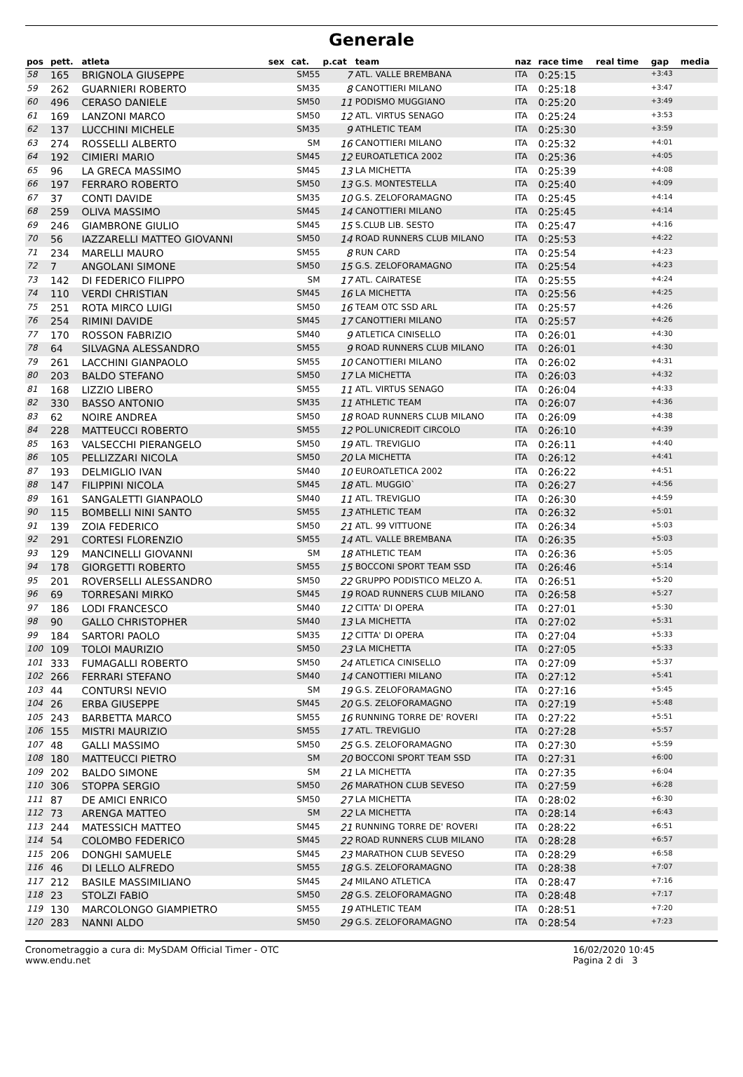Generale
| pos | pett. | atleta | sex | cat. | p.cat | team | naz | race time | real time | gap | media |
| --- | --- | --- | --- | --- | --- | --- | --- | --- | --- | --- | --- |
| 58 | 165 | BRIGNOLA GIUSEPPE | | SM55 | 7 | ATL. VALLE BREMBANA | ITA | 0:25:15 | | +3:43 | |
| 59 | 262 | GUARNIERI ROBERTO | | SM35 | 8 | CANOTTIERI MILANO | ITA | 0:25:18 | | +3:47 | |
| 60 | 496 | CERASO DANIELE | | SM50 | 11 | PODISMO MUGGIANO | ITA | 0:25:20 | | +3:49 | |
| 61 | 169 | LANZONI MARCO | | SM50 | 12 | ATL. VIRTUS SENAGO | ITA | 0:25:24 | | +3:53 | |
| 62 | 137 | LUCCHINI MICHELE | | SM35 | 9 | ATHLETIC TEAM | ITA | 0:25:30 | | +3:59 | |
| 63 | 274 | ROSSELLI ALBERTO | | SM | 16 | CANOTTIERI MILANO | ITA | 0:25:32 | | +4:01 | |
| 64 | 192 | CIMIERI MARIO | | SM45 | 12 | EUROATLETICA 2002 | ITA | 0:25:36 | | +4:05 | |
| 65 | 96 | LA GRECA MASSIMO | | SM45 | 13 | LA MICHETTA | ITA | 0:25:39 | | +4:08 | |
| 66 | 197 | FERRARO ROBERTO | | SM50 | 13 | G.S. MONTESTELLA | ITA | 0:25:40 | | +4:09 | |
| 67 | 37 | CONTI DAVIDE | | SM35 | 10 | G.S. ZELOFORAMAGNO | ITA | 0:25:45 | | +4:14 | |
| 68 | 259 | OLIVA MASSIMO | | SM45 | 14 | CANOTTIERI MILANO | ITA | 0:25:45 | | +4:14 | |
| 69 | 246 | GIAMBRONE GIULIO | | SM45 | 15 | S.CLUB LIB. SESTO | ITA | 0:25:47 | | +4:16 | |
| 70 | 56 | IAZZARELLI MATTEO GIOVANNI | | SM50 | 14 | ROAD RUNNERS CLUB MILANO | ITA | 0:25:53 | | +4:22 | |
| 71 | 234 | MARELLI MAURO | | SM55 | 8 | RUN CARD | ITA | 0:25:54 | | +4:23 | |
| 72 | 7 | ANGOLANI SIMONE | | SM50 | 15 | G.S. ZELOFORAMAGNO | ITA | 0:25:54 | | +4:23 | |
| 73 | 142 | DI FEDERICO FILIPPO | | SM | 17 | ATL. CAIRATESE | ITA | 0:25:55 | | +4:24 | |
| 74 | 110 | VERDI CHRISTIAN | | SM45 | 16 | LA MICHETTA | ITA | 0:25:56 | | +4:25 | |
| 75 | 251 | ROTA MIRCO LUIGI | | SM50 | 16 | TEAM OTC SSD ARL | ITA | 0:25:57 | | +4:26 | |
| 76 | 254 | RIMINI DAVIDE | | SM45 | 17 | CANOTTIERI MILANO | ITA | 0:25:57 | | +4:26 | |
| 77 | 170 | ROSSON FABRIZIO | | SM40 | 9 | ATLETICA CINISELLO | ITA | 0:26:01 | | +4:30 | |
| 78 | 64 | SILVAGNA ALESSANDRO | | SM55 | 9 | ROAD RUNNERS CLUB MILANO | ITA | 0:26:01 | | +4:30 | |
| 79 | 261 | LACCHINI GIANPAOLO | | SM55 | 10 | CANOTTIERI MILANO | ITA | 0:26:02 | | +4:31 | |
| 80 | 203 | BALDO STEFANO | | SM50 | 17 | LA MICHETTA | ITA | 0:26:03 | | +4:32 | |
| 81 | 168 | LIZZIO LIBERO | | SM55 | 11 | ATL. VIRTUS SENAGO | ITA | 0:26:04 | | +4:33 | |
| 82 | 330 | BASSO ANTONIO | | SM35 | 11 | ATHLETIC TEAM | ITA | 0:26:07 | | +4:36 | |
| 83 | 62 | NOIRE ANDREA | | SM50 | 18 | ROAD RUNNERS CLUB MILANO | ITA | 0:26:09 | | +4:38 | |
| 84 | 228 | MATTEUCCI ROBERTO | | SM55 | 12 | POL.UNICREDIT CIRCOLO | ITA | 0:26:10 | | +4:39 | |
| 85 | 163 | VALSECCHI PIERANGELO | | SM50 | 19 | ATL. TREVIGLIO | ITA | 0:26:11 | | +4:40 | |
| 86 | 105 | PELLIZZARI NICOLA | | SM50 | 20 | LA MICHETTA | ITA | 0:26:12 | | +4:41 | |
| 87 | 193 | DELMIGLIO IVAN | | SM40 | 10 | EUROATLETICA 2002 | ITA | 0:26:22 | | +4:51 | |
| 88 | 147 | FILIPPINI NICOLA | | SM45 | 18 | ATL. MUGGIO` | ITA | 0:26:27 | | +4:56 | |
| 89 | 161 | SANGALETTI GIANPAOLO | | SM40 | 11 | ATL. TREVIGLIO | ITA | 0:26:30 | | +4:59 | |
| 90 | 115 | BOMBELLI NINI SANTO | | SM55 | 13 | ATHLETIC TEAM | ITA | 0:26:32 | | +5:01 | |
| 91 | 139 | ZOIA FEDERICO | | SM50 | 21 | ATL. 99 VITTUONE | ITA | 0:26:34 | | +5:03 | |
| 92 | 291 | CORTESI FLORENZIO | | SM55 | 14 | ATL. VALLE BREMBANA | ITA | 0:26:35 | | +5:03 | |
| 93 | 129 | MANCINELLI GIOVANNI | | SM | 18 | ATHLETIC TEAM | ITA | 0:26:36 | | +5:05 | |
| 94 | 178 | GIORGETTI ROBERTO | | SM55 | 15 | BOCCONI SPORT TEAM SSD | ITA | 0:26:46 | | +5:14 | |
| 95 | 201 | ROVERSELLI ALESSANDRO | | SM50 | 22 | GRUPPO PODISTICO MELZO A. | ITA | 0:26:51 | | +5:20 | |
| 96 | 69 | TORRESANI MIRKO | | SM45 | 19 | ROAD RUNNERS CLUB MILANO | ITA | 0:26:58 | | +5:27 | |
| 97 | 186 | LODI FRANCESCO | | SM40 | 12 | CITTA' DI OPERA | ITA | 0:27:01 | | +5:30 | |
| 98 | 90 | GALLO CHRISTOPHER | | SM40 | 13 | LA MICHETTA | ITA | 0:27:02 | | +5:31 | |
| 99 | 184 | SARTORI PAOLO | | SM35 | 12 | CITTA' DI OPERA | ITA | 0:27:04 | | +5:33 | |
| 100 | 109 | TOLOI MAURIZIO | | SM50 | 23 | LA MICHETTA | ITA | 0:27:05 | | +5:33 | |
| 101 | 333 | FUMAGALLI ROBERTO | | SM50 | 24 | ATLETICA CINISELLO | ITA | 0:27:09 | | +5:37 | |
| 102 | 266 | FERRARI STEFANO | | SM40 | 14 | CANOTTIERI MILANO | ITA | 0:27:12 | | +5:41 | |
| 103 | 44 | CONTURSI NEVIO | | SM | 19 | G.S. ZELOFORAMAGNO | ITA | 0:27:16 | | +5:45 | |
| 104 | 26 | ERBA GIUSEPPE | | SM45 | 20 | G.S. ZELOFORAMAGNO | ITA | 0:27:19 | | +5:48 | |
| 105 | 243 | BARBETTA MARCO | | SM55 | 16 | RUNNING TORRE DE' ROVERI | ITA | 0:27:22 | | +5:51 | |
| 106 | 155 | MISTRI MAURIZIO | | SM55 | 17 | ATL. TREVIGLIO | ITA | 0:27:28 | | +5:57 | |
| 107 | 48 | GALLI MASSIMO | | SM50 | 25 | G.S. ZELOFORAMAGNO | ITA | 0:27:30 | | +5:59 | |
| 108 | 180 | MATTEUCCI PIETRO | | SM | 20 | BOCCONI SPORT TEAM SSD | ITA | 0:27:31 | | +6:00 | |
| 109 | 202 | BALDO SIMONE | | SM | 21 | LA MICHETTA | ITA | 0:27:35 | | +6:04 | |
| 110 | 306 | STOPPA SERGIO | | SM50 | 26 | MARATHON CLUB SEVESO | ITA | 0:27:59 | | +6:28 | |
| 111 | 87 | DE AMICI ENRICO | | SM50 | 27 | LA MICHETTA | ITA | 0:28:02 | | +6:30 | |
| 112 | 73 | ARENGA MATTEO | | SM | 22 | LA MICHETTA | ITA | 0:28:14 | | +6:43 | |
| 113 | 244 | MATESSICH MATTEO | | SM45 | 21 | RUNNING TORRE DE' ROVERI | ITA | 0:28:22 | | +6:51 | |
| 114 | 54 | COLOMBO FEDERICO | | SM45 | 22 | ROAD RUNNERS CLUB MILANO | ITA | 0:28:28 | | +6:57 | |
| 115 | 206 | DONGHI SAMUELE | | SM45 | 23 | MARATHON CLUB SEVESO | ITA | 0:28:29 | | +6:58 | |
| 116 | 46 | DI LELLO ALFREDO | | SM55 | 18 | G.S. ZELOFORAMAGNO | ITA | 0:28:38 | | +7:07 | |
| 117 | 212 | BASILE MASSIMILIANO | | SM45 | 24 | MILANO ATLETICA | ITA | 0:28:47 | | +7:16 | |
| 118 | 23 | STOLZI FABIO | | SM50 | 28 | G.S. ZELOFORAMAGNO | ITA | 0:28:48 | | +7:17 | |
| 119 | 130 | MARCOLONGO GIAMPIETRO | | SM55 | 19 | ATHLETIC TEAM | ITA | 0:28:51 | | +7:20 | |
| 120 | 283 | NANNI ALDO | | SM50 | 29 | G.S. ZELOFORAMAGNO | ITA | 0:28:54 | | +7:23 | |
Cronometraggio a cura di: MySDAM Official Timer - OTC
www.endu.net
16/02/2020 10:45
Pagina 2 di 3